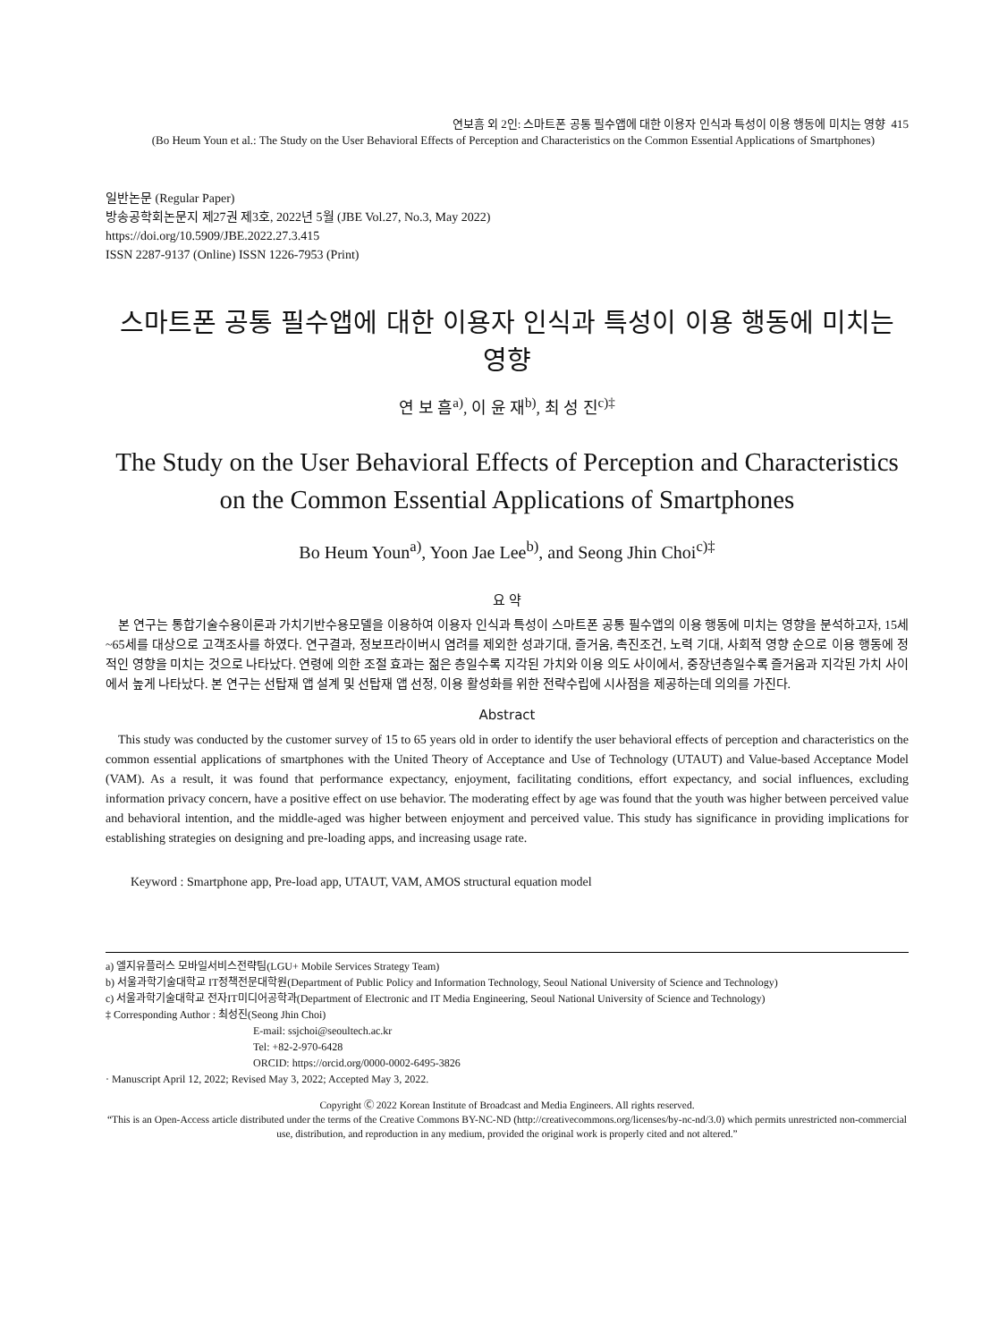연보흠 외 2인: 스마트폰 공통 필수앱에 대한 이용자 인식과 특성이 이용 행동에 미치는 영향 415
(Bo Heum Youn et al.: The Study on the User Behavioral Effects of Perception and Characteristics on the Common Essential Applications of Smartphones)
일반논문 (Regular Paper)
방송공학회논문지 제27권 제3호, 2022년 5월 (JBE Vol.27, No.3, May 2022)
https://doi.org/10.5909/JBE.2022.27.3.415
ISSN 2287-9137 (Online) ISSN 1226-7953 (Print)
스마트폰 공통 필수앱에 대한 이용자 인식과 특성이 이용 행동에 미치는 영향
연 보 흠<sup>a)</sup>, 이 윤 재<sup>b)</sup>, 최 성 진<sup>c)‡</sup>
The Study on the User Behavioral Effects of Perception and Characteristics on the Common Essential Applications of Smartphones
Bo Heum Youn<sup>a)</sup>, Yoon Jae Lee<sup>b)</sup>, and Seong Jhin Choi<sup>c)‡</sup>
요 약
본 연구는 통합기술수용이론과 가치기반수용모델을 이용하여 이용자 인식과 특성이 스마트폰 공통 필수앱의 이용 행동에 미치는 영향을 분석하고자, 15세~65세를 대상으로 고객조사를 하였다. 연구결과, 정보프라이버시 염려를 제외한 성과기대, 즐거움, 촉진조건, 노력 기대, 사회적 영향 순으로 이용 행동에 정적인 영향을 미치는 것으로 나타났다. 연령에 의한 조절 효과는 젊은 층일수록 지각된 가치와 이용 의도 사이에서, 중장년층일수록 즐거움과 지각된 가치 사이에서 높게 나타났다. 본 연구는 선탑재 앱 설계 및 선탑재 앱 선정, 이용 활성화를 위한 전략수립에 시사점을 제공하는데 의의를 가진다.
Abstract
This study was conducted by the customer survey of 15 to 65 years old in order to identify the user behavioral effects of perception and characteristics on the common essential applications of smartphones with the United Theory of Acceptance and Use of Technology (UTAUT) and Value-based Acceptance Model (VAM). As a result, it was found that performance expectancy, enjoyment, facilitating conditions, effort expectancy, and social influences, excluding information privacy concern, have a positive effect on use behavior. The moderating effect by age was found that the youth was higher between perceived value and behavioral intention, and the middle-aged was higher between enjoyment and perceived value. This study has significance in providing implications for establishing strategies on designing and pre-loading apps, and increasing usage rate.
Keyword : Smartphone app, Pre-load app, UTAUT, VAM, AMOS structural equation model
a) 엘지유플러스 모바일서비스전략팀(LGU+ Mobile Services Strategy Team)
b) 서울과학기술대학교 IT정책전문대학원(Department of Public Policy and Information Technology, Seoul National University of Science and Technology)
c) 서울과학기술대학교 전자IT미디어공학과(Department of Electronic and IT Media Engineering, Seoul National University of Science and Technology)
‡ Corresponding Author : 최성진(Seong Jhin Choi)
E-mail: ssjchoi@seoultech.ac.kr
Tel: +82-2-970-6428
ORCID: https://orcid.org/0000-0002-6495-3826
· Manuscript April 12, 2022; Revised May 3, 2022; Accepted May 3, 2022.
Copyright Ⓒ 2022 Korean Institute of Broadcast and Media Engineers. All rights reserved.
“This is an Open-Access article distributed under the terms of the Creative Commons BY-NC-ND (http://creativecommons.org/licenses/by-nc-nd/3.0) which permits unrestricted non-commercial use, distribution, and reproduction in any medium, provided the original work is properly cited and not altered.”